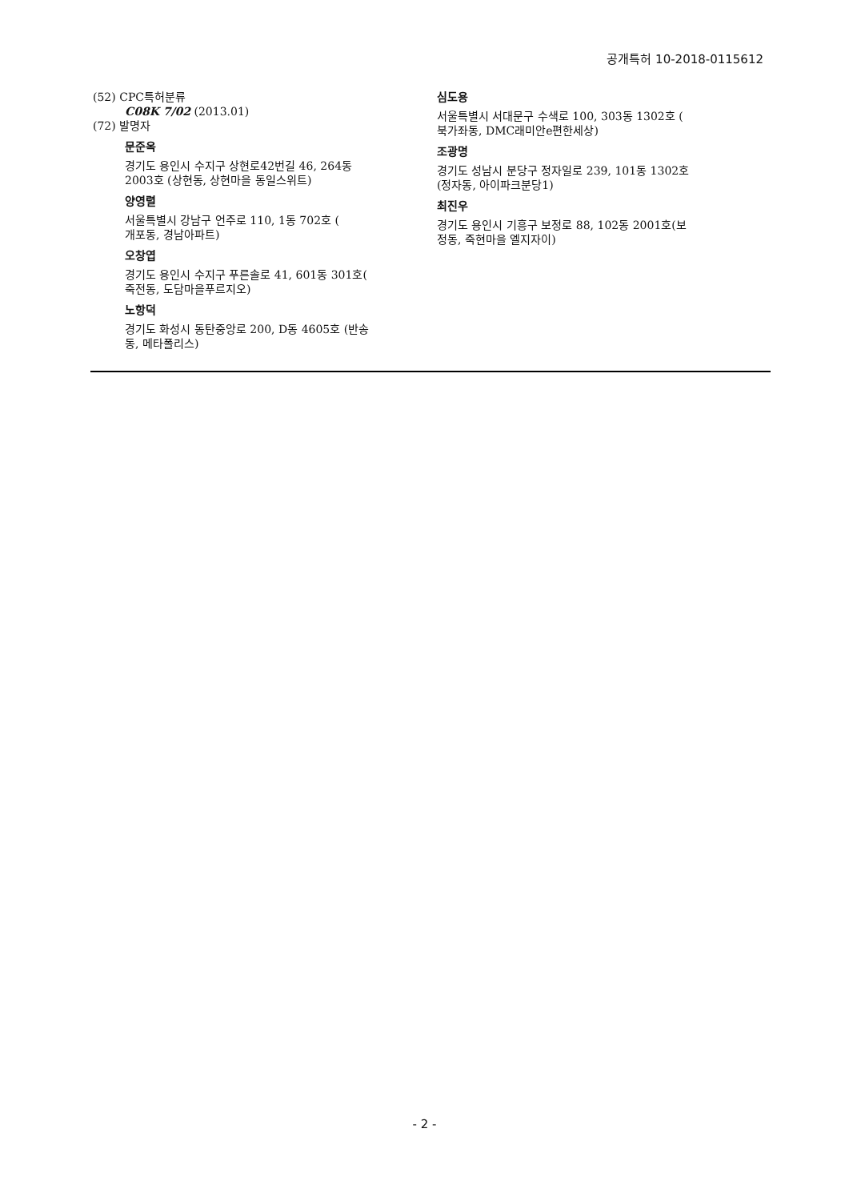공개특허 10-2018-0115612
(52) CPC특허분류
C08K 7/02 (2013.01)
(72) 발명자
문준옥
경기도 용인시 수지구 상현로42번길 46, 264동
2003호 (상현동, 상현마을 동일스위트)
양영렬
서울특별시 강남구 언주로 110, 1동 702호 (
개포동, 경남아파트)
오창엽
경기도 용인시 수지구 푸른솔로 41, 601동 301호(
죽전동, 도담마을푸르지오)
노항덕
경기도 화성시 동탄중앙로 200, D동 4605호 (반송
동, 메타폴리스)
심도용
서울특별시 서대문구 수색로 100, 303동 1302호 (
북가좌동, DMC래미안e편한세상)
조광명
경기도 성남시 분당구 정자일로 239, 101동 1302호
(정자동, 아이파크분당1)
최진우
경기도 용인시 기흥구 보정로 88, 102동 2001호(보
정동, 죽현마을 엘지자이)
- 2 -